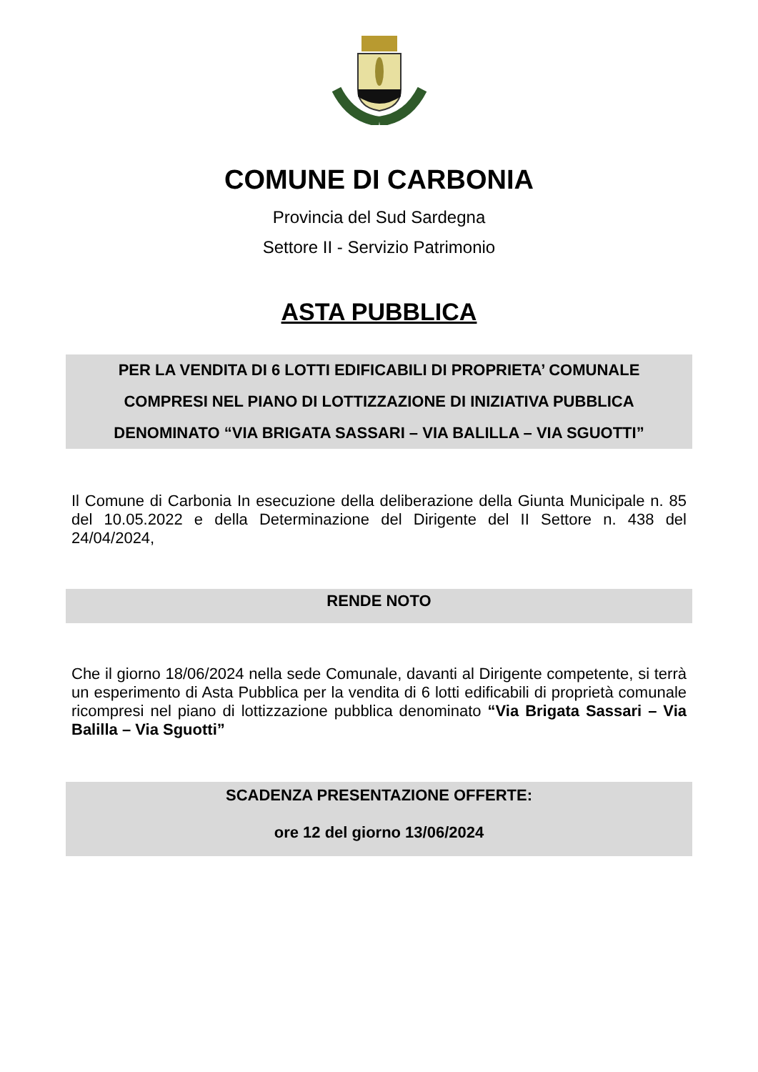COMUNE DI CARBONIA
Provincia del Sud Sardegna
Settore II - Servizio Patrimonio
ASTA PUBBLICA
PER LA VENDITA DI 6 LOTTI EDIFICABILI DI PROPRIETA’ COMUNALE
COMPRESI NEL PIANO DI LOTTIZZAZIONE DI INIZIATIVA PUBBLICA
DENOMINATO “VIA BRIGATA SASSARI – VIA BALILLA – VIA SGUOTTI”
Il Comune di Carbonia In esecuzione della deliberazione della Giunta Municipale n. 85 del 10.05.2022 e della Determinazione del Dirigente del II Settore n. 438 del 24/04/2024,
RENDE NOTO
Che il giorno 18/06/2024 nella sede Comunale, davanti al Dirigente competente, si terrà un esperimento di Asta Pubblica per la vendita di 6 lotti edificabili di proprietà comunale ricompresi nel piano di lottizzazione pubblica denominato “Via Brigata Sassari – Via Balilla – Via Sguotti”
SCADENZA PRESENTAZIONE OFFERTE:
ore 12 del giorno 13/06/2024